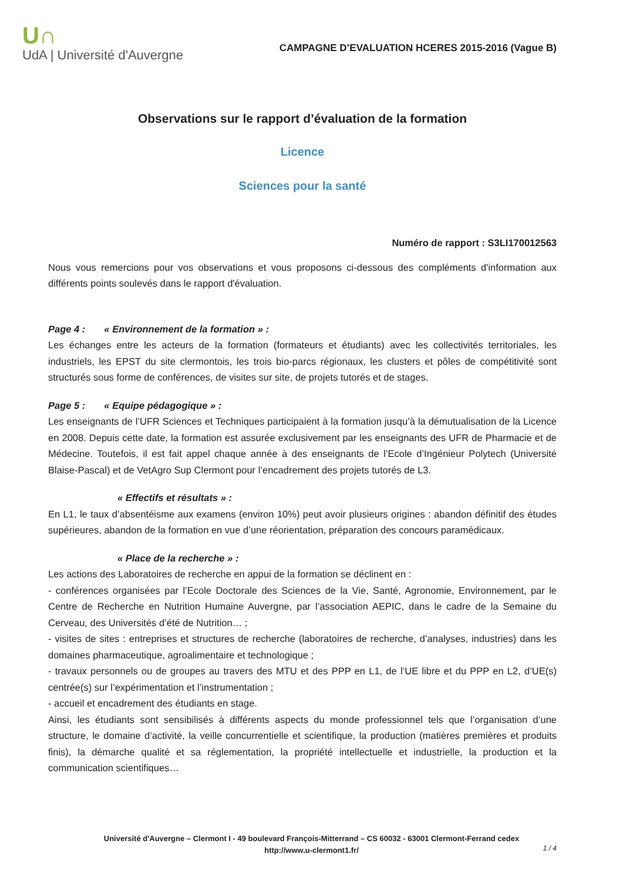U∩
UdA | Université d'Auvergne
CAMPAGNE D’EVALUATION HCERES 2015-2016 (Vague B)
Observations sur le rapport d’évaluation de la formation
Licence
Sciences pour la santé
Numéro de rapport : S3LI170012563
Nous vous remercions pour vos observations et vous proposons ci-dessous des compléments d'information aux différents points soulevés dans le rapport d'évaluation.
Page 4 : « Environnement de la formation » :
Les échanges entre les acteurs de la formation (formateurs et étudiants) avec les collectivités territoriales, les industriels, les EPST du site clermontois, les trois bio-parcs régionaux, les clusters et pôles de compétitivité sont structurés sous forme de conférences, de visites sur site, de projets tutorés et de stages.
Page 5 : « Equipe pédagogique » :
Les enseignants de l’UFR Sciences et Techniques participaient à la formation jusqu’à la démutualisation de la Licence en 2008. Depuis cette date, la formation est assurée exclusivement par les enseignants des UFR de Pharmacie et de Médecine. Toutefois, il est fait appel chaque année à des enseignants de l’Ecole d’Ingénieur Polytech (Université Blaise-Pascal) et de VetAgro Sup Clermont pour l’encadrement des projets tutorés de L3.
« Effectifs et résultats » :
En L1, le taux d’absentéisme aux examens (environ 10%) peut avoir plusieurs origines : abandon définitif des études supérieures, abandon de la formation en vue d’une réorientation, préparation des concours paramédicaux.
« Place de la recherche » :
Les actions des Laboratoires de recherche en appui de la formation se déclinent en :
- conférences organisées par l’Ecole Doctorale des Sciences de la Vie, Santé, Agronomie, Environnement, par le Centre de Recherche en Nutrition Humaine Auvergne, par l’association AEPIC, dans le cadre de la Semaine du Cerveau, des Universités d’été de Nutrition… ;
- visites de sites : entreprises et structures de recherche (laboratoires de recherche, d’analyses, industries) dans les domaines pharmaceutique, agroalimentaire et technologique ;
- travaux personnels ou de groupes au travers des MTU et des PPP en L1, de l’UE libre et du PPP en L2, d’UE(s) centrée(s) sur l’expérimentation et l’instrumentation ;
- accueil et encadrement des étudiants en stage.
Ainsi, les étudiants sont sensibilisés à différents aspects du monde professionnel tels que l’organisation d’une structure, le domaine d’activité, la veille concurrentielle et scientifique, la production (matières premières et produits finis), la démarche qualité et sa réglementation, la propriété intellectuelle et industrielle, la production et la communication scientifiques…
Université d'Auvergne – Clermont I - 49 boulevard François-Mitterrand – CS 60032 - 63001 Clermont-Ferrand cedex
http://www.u-clermont1.fr/
1 / 4